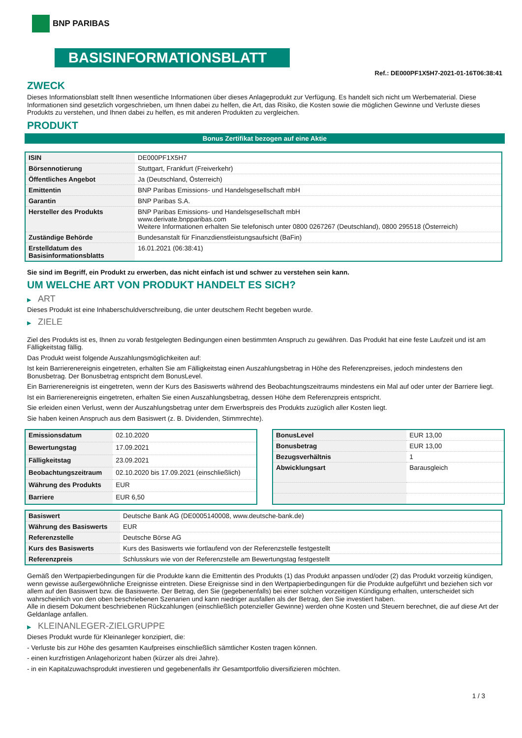BNP PARIBAS
BASISINFORMATIONSBLATT
Ref.: DE000PF1X5H7-2021-01-16T06:38:41
ZWECK
Dieses Informationsblatt stellt Ihnen wesentliche Informationen über dieses Anlageprodukt zur Verfügung. Es handelt sich nicht um Werbematerial. Diese Informationen sind gesetzlich vorgeschrieben, um Ihnen dabei zu helfen, die Art, das Risiko, die Kosten sowie die möglichen Gewinne und Verluste dieses Produkts zu verstehen, und Ihnen dabei zu helfen, es mit anderen Produkten zu vergleichen.
PRODUKT
Bonus Zertifikat bezogen auf eine Aktie
| ISIN | DE000PF1X5H7 |
| Börsennotierung | Stuttgart, Frankfurt (Freiverkehr) |
| Öffentliches Angebot | Ja (Deutschland, Österreich) |
| Emittentin | BNP Paribas Emissions- und Handelsgesellschaft mbH |
| Garantin | BNP Paribas S.A. |
| Hersteller des Produkts | BNP Paribas Emissions- und Handelsgesellschaft mbH www.derivate.bnpparibas.com Weitere Informationen erhalten Sie telefonisch unter 0800 0267267 (Deutschland), 0800 295518 (Österreich) |
| Zuständige Behörde | Bundesanstalt für Finanzdienstleistungsaufsicht (BaFin) |
| Erstelldatum des Basisinformationsblatts | 16.01.2021 (06:38:41) |
Sie sind im Begriff, ein Produkt zu erwerben, das nicht einfach ist und schwer zu verstehen sein kann.
UM WELCHE ART VON PRODUKT HANDELT ES SICH?
▶ ART
Dieses Produkt ist eine Inhaberschuldverschreibung, die unter deutschem Recht begeben wurde.
▶ ZIELE
Ziel des Produkts ist es, Ihnen zu vorab festgelegten Bedingungen einen bestimmten Anspruch zu gewähren. Das Produkt hat eine feste Laufzeit und ist am Fälligkeitstag fällig.
Das Produkt weist folgende Auszahlungsmöglichkeiten auf:
Ist kein Barrierenereignis eingetreten, erhalten Sie am Fälligkeitstag einen Auszahlungsbetrag in Höhe des Referenzpreises, jedoch mindestens den Bonusbetrag. Der Bonusbetrag entspricht dem BonusLevel.
Ein Barrierenereignis ist eingetreten, wenn der Kurs des Basiswerts während des Beobachtungszeitraums mindestens ein Mal auf oder unter der Barriere liegt.
Ist ein Barrierenereignis eingetreten, erhalten Sie einen Auszahlungsbetrag, dessen Höhe dem Referenzpreis entspricht.
Sie erleiden einen Verlust, wenn der Auszahlungsbetrag unter dem Erwerbspreis des Produkts zuzüglich aller Kosten liegt.
Sie haben keinen Anspruch aus dem Basiswert (z. B. Dividenden, Stimmrechte).
| Emissionsdatum | 02.10.2020 |
| Bewertungstag | 17.09.2021 |
| Fälligkeitstag | 23.09.2021 |
| Beobachtungszeitraum | 02.10.2020 bis 17.09.2021 (einschließlich) |
| Währung des Produkts | EUR |
| Barriere | EUR 6,50 |
| BonusLevel | EUR 13,00 |
| Bonusbetrag | EUR 13,00 |
| Bezugsverhältnis | 1 |
| Abwicklungsart | Barausgleich |
| Basiswert | Deutsche Bank AG (DE0005140008, www.deutsche-bank.de) |
| Währung des Basiswerts | EUR |
| Referenzstelle | Deutsche Börse AG |
| Kurs des Basiswerts | Kurs des Basiswerts wie fortlaufend von der Referenzstelle festgestellt |
| Referenzpreis | Schlusskurs wie von der Referenzstelle am Bewertungstag festgestellt |
Gemäß den Wertpapierbedingungen für die Produkte kann die Emittentin des Produkts (1) das Produkt anpassen und/oder (2) das Produkt vorzeitig kündigen, wenn gewisse außergewöhnliche Ereignisse eintreten. Diese Ereignisse sind in den Wertpapierbedingungen für die Produkte aufgeführt und beziehen sich vor allem auf den Basiswert bzw. die Basiswerte. Der Betrag, den Sie (gegebenenfalls) bei einer solchen vorzeitigen Kündigung erhalten, unterscheidet sich wahrscheinlich von den oben beschriebenen Szenarien und kann niedriger ausfallen als der Betrag, den Sie investiert haben.
Alle in diesem Dokument beschriebenen Rückzahlungen (einschließlich potenzieller Gewinne) werden ohne Kosten und Steuern berechnet, die auf diese Art der Geldanlage anfallen.
▶ KLEINANLEGER-ZIELGRUPPE
Dieses Produkt wurde für Kleinanleger konzipiert, die:
- Verluste bis zur Höhe des gesamten Kaufpreises einschließlich sämtlicher Kosten tragen können.
- einen kurzfristigen Anlagehorizont haben (kürzer als drei Jahre).
- in ein Kapitalzuwachsprodukt investieren und gegebenenfalls ihr Gesamtportfolio diversifizieren möchten.
1 / 3